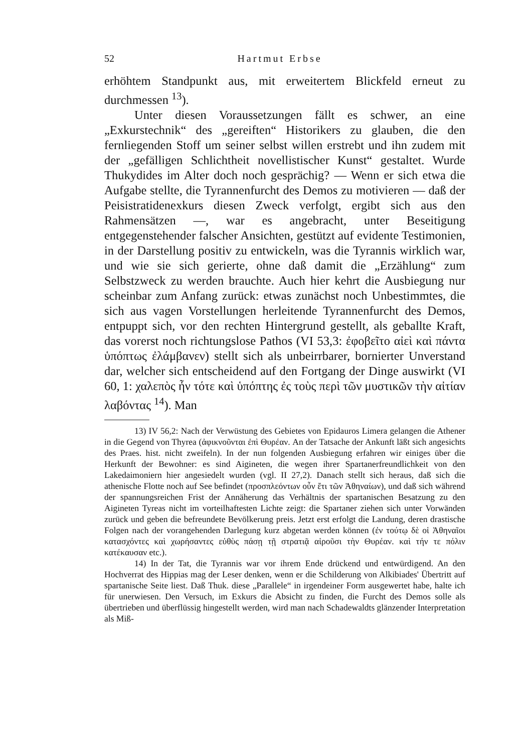52 Hartmut Erbse
erhöhtem Standpunkt aus, mit erweitertem Blickfeld erneut zu durchmessen <sup>13</sup>).
Unter diesen Voraussetzungen fällt es schwer, an eine „Exkurstechnik“ des „gereiften“ Historikers zu glauben, die den fernliegenden Stoff um seiner selbst willen erstrebt und ihn zudem mit der „gefälligen Schlichtheit novellistischer Kunst“ gestaltet. Wurde Thukydides im Alter doch noch gesprächig? — Wenn er sich etwa die Aufgabe stellte, die Tyrannenfurcht des Demos zu motivieren — daß der Peisistratidenexkurs diesen Zweck verfolgt, ergibt sich aus den Rahmensätzen —, war es angebracht, unter Beseitigung entgegenstehender falscher Ansichten, gestützt auf evidente Testimonien, in der Darstellung positiv zu entwickeln, was die Tyrannis wirklich war, und wie sie sich gerierte, ohne daß damit die „Erzählung“ zum Selbstzweck zu werden brauchte. Auch hier kehrt die Ausbiegung nur scheinbar zum Anfang zurück: etwas zunächst noch Unbestimmtes, die sich aus vagen Vorstellungen herleitende Tyrannenfurcht des Demos, entpuppt sich, vor den rechten Hintergrund gestellt, als geballte Kraft, das vorerst noch richtungslose Pathos (VI 53,3: ἐφοβεῖτο αἰεὶ καὶ πάντα ὑπόπτως ἐλάμβανεν) stellt sich als unbeirrbarer, bornierter Unverstand dar, welcher sich entscheidend auf den Fortgang der Dinge auswirkt (VI 60, 1: χαλεπὸς ἦν τότε καὶ ὑπόπτης ἐς τοὺς περὶ τῶν μυστικῶν τὴν αἰτίαν λαβόντας <sup>14</sup>). Man
13) IV 56,2: Nach der Verwüstung des Gebietes von Epidauros Limera gelangen die Athener in die Gegend von Thyrea (ἀφικνοῦνται ἐπὶ Θυρέαν. An der Tatsache der Ankunft läßt sich angesichts des Praes. hist. nicht zweifeln). In der nun folgenden Ausbiegung erfahren wir einiges über die Herkunft der Bewohner: es sind Aigineten, die wegen ihrer Spartanerfreundlichkeit von den Lakedaimoniern hier angesiedelt wurden (vgl. II 27,2). Danach stellt sich heraus, daß sich die athenische Flotte noch auf See befindet (προσπλεόντων οὖν ἔτι τῶν Ἀθηναίων), und daß sich während der spannungsreichen Frist der Annäherung das Verhältnis der spartanischen Besatzung zu den Aigineten Tyreas nicht im vorteilhaftesten Lichte zeigt: die Spartaner ziehen sich unter Vorwänden zurück und geben die befreundete Bevölkerung preis. Jetzt erst erfolgt die Landung, deren drastische Folgen nach der vorangehenden Darlegung kurz abgetan werden können (ἐν τούτῳ δὲ οἱ Ἀθηναῖοι κατασχόντες καὶ χωρήσαντες εὐθὺς πάσῃ τῇ στρατιᾷ αἱροῦσι τὴν Θυρέαν. καὶ τήν τε πόλιν κατέκαυσαν etc.).
14) In der Tat, die Tyrannis war vor ihrem Ende drückend und entwürdigend. An den Hochverrat des Hippias mag der Leser denken, wenn er die Schilderung von Alkibiades' Übertritt auf spartanische Seite liest. Daß Thuk. diese „Parallele“ in irgendeiner Form ausgewertet habe, halte ich für unerwiesen. Den Versuch, im Exkurs die Absicht zu finden, die Furcht des Demos solle als übertrieben und überflüssig hingestellt werden, wird man nach Schadewaldts glänzender Interpretation als Miß-